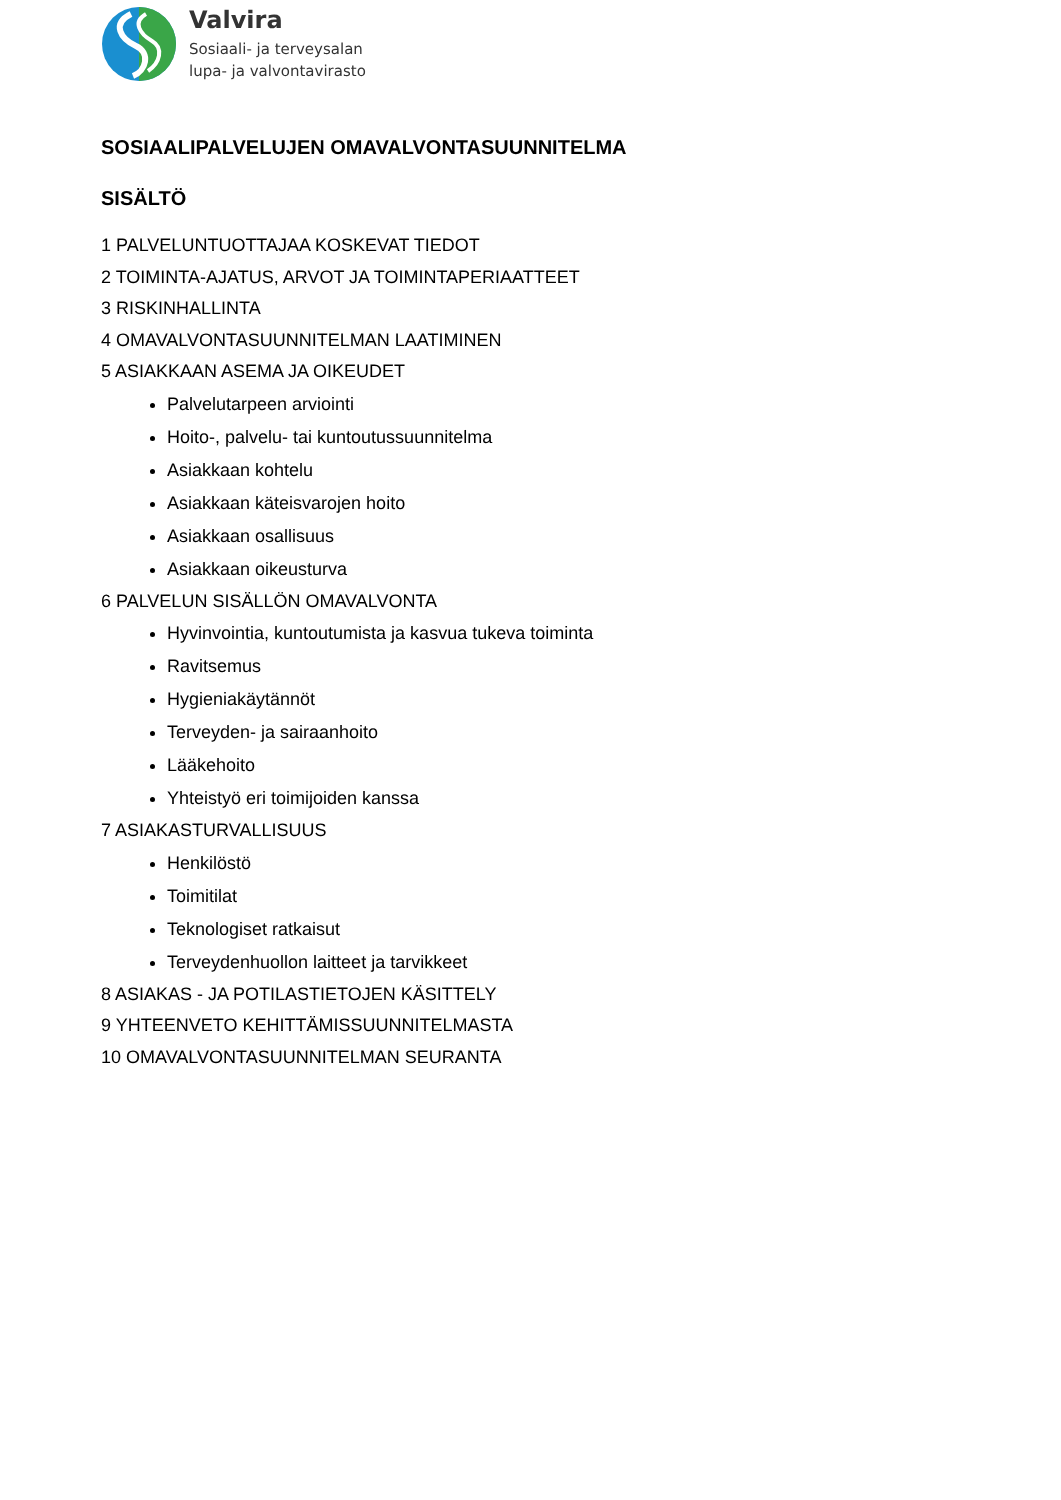Valvira
Sosiaali- ja terveysalan
lupa- ja valvontavirasto
SOSIAALIPALVELUJEN OMAVALVONTASUUNNITELMA
SISÄLTÖ
1 PALVELUNTUOTTAJAA KOSKEVAT TIEDOT
2 TOIMINTA-AJATUS, ARVOT JA TOIMINTAPERIAATTEET
3 RISKINHALLINTA
4 OMAVALVONTASUUNNITELMAN LAATIMINEN
5 ASIAKKAAN ASEMA JA OIKEUDET
Palvelutarpeen arviointi
Hoito-, palvelu- tai kuntoutussuunnitelma
Asiakkaan kohtelu
Asiakkaan käteisvarojen hoito
Asiakkaan osallisuus
Asiakkaan oikeusturva
6 PALVELUN SISÄLLÖN OMAVALVONTA
Hyvinvointia, kuntoutumista ja kasvua tukeva toiminta
Ravitsemus
Hygieniakäytännöt
Terveyden- ja sairaanhoito
Lääkehoito
Yhteistyö eri toimijoiden kanssa
7 ASIAKASTURVALLISUUS
Henkilöstö
Toimitilat
Teknologiset ratkaisut
Terveydenhuollon laitteet ja tarvikkeet
8 ASIAKAS - JA POTILASTIETOJEN KÄSITTELY
9 YHTEENVETO KEHITTÄMISSUUNNITELMASTA
10 OMAVALVONTASUUNNITELMAN SEURANTA